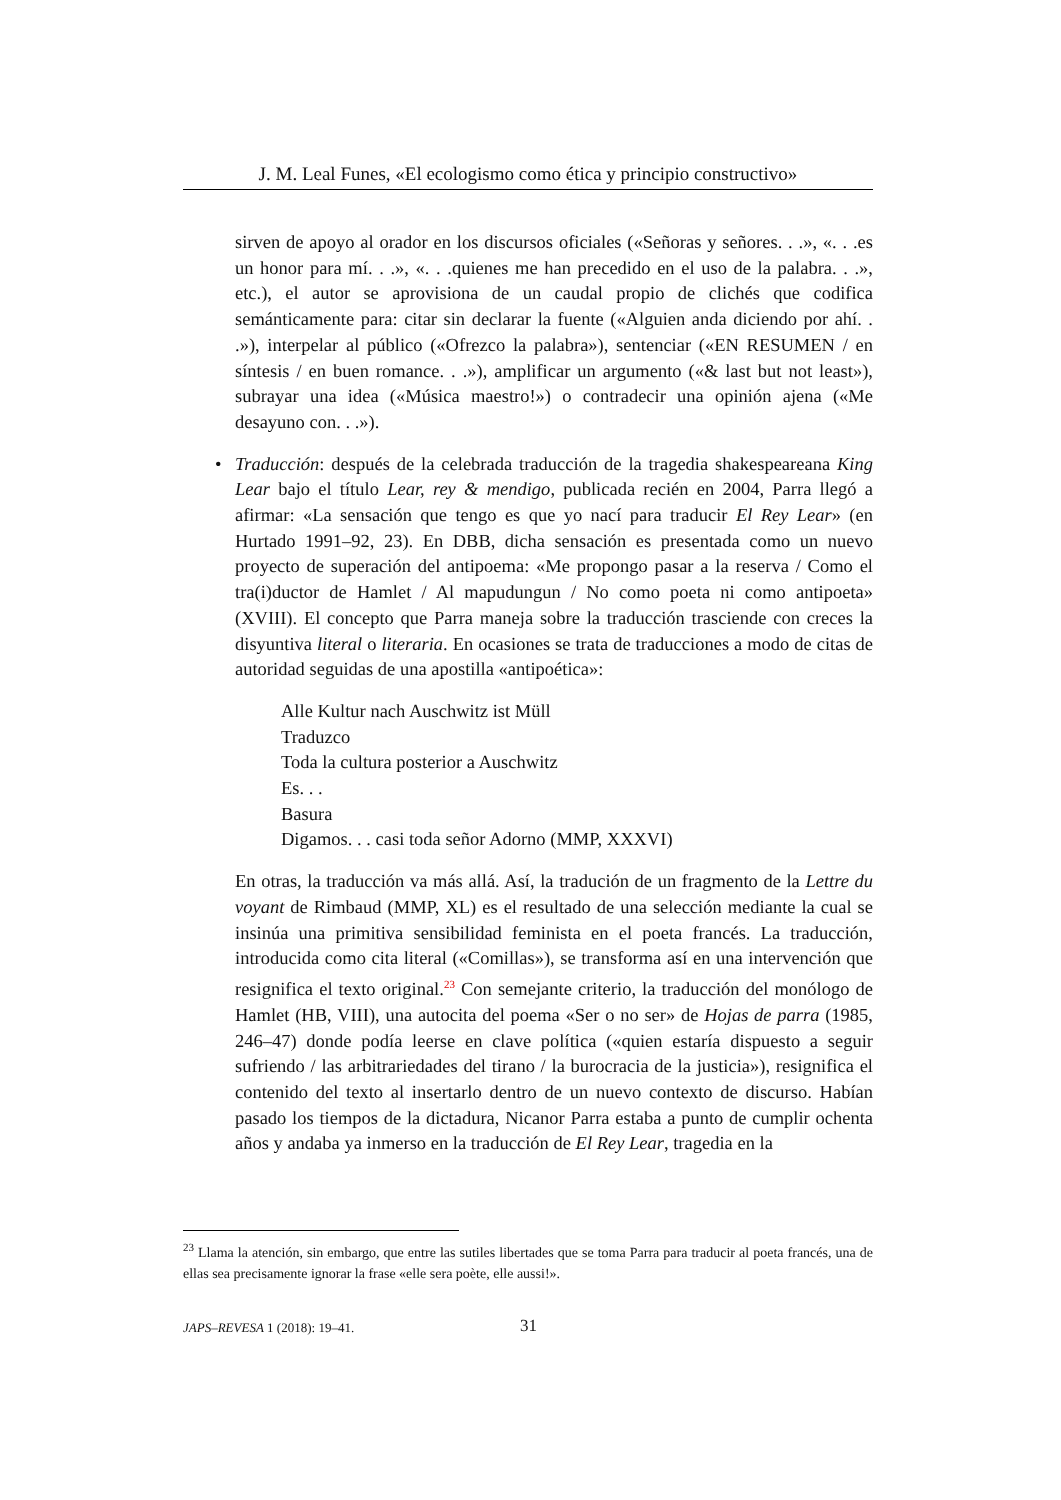J. M. Leal Funes, «El ecologismo como ética y principio constructivo»
sirven de apoyo al orador en los discursos oficiales («Señoras y señores. . .», «. . .es un honor para mí. . .», «. . .quienes me han precedido en el uso de la palabra. . .», etc.), el autor se aprovisiona de un caudal propio de clichés que codifica semánticamente para: citar sin declarar la fuente («Alguien anda diciendo por ahí. . .»), interpelar al público («Ofrezco la palabra»), sentenciar («EN RESUMEN / en síntesis / en buen romance. . .»), amplificar un argumento («& last but not least»), subrayar una idea («Música maestro!») o contradecir una opinión ajena («Me desayuno con. . .»).
• Traducción: después de la celebrada traducción de la tragedia shakespeareana King Lear bajo el título Lear, rey & mendigo, publicada recién en 2004, Parra llegó a afirmar: «La sensación que tengo es que yo nací para traducir El Rey Lear» (en Hurtado 1991–92, 23). En DBB, dicha sensación es presentada como un nuevo proyecto de superación del antipoema: «Me propongo pasar a la reserva / Como el tra(i)ductor de Hamlet / Al mapudungun / No como poeta ni como antipoeta» (XVIII). El concepto que Parra maneja sobre la traducción trasciende con creces la disyuntiva literal o literaria. En ocasiones se trata de traducciones a modo de citas de autoridad seguidas de una apostilla «antipoética»:
Alle Kultur nach Auschwitz ist Müll
Traduzco
Toda la cultura posterior a Auschwitz
Es. . .
Basura
Digamos. . . casi toda señor Adorno (MMP, XXXVI)
En otras, la traducción va más allá. Así, la tradución de un fragmento de la Lettre du voyant de Rimbaud (MMP, XL) es el resultado de una selección mediante la cual se insinúa una primitiva sensibilidad feminista en el poeta francés. La traducción, introducida como cita literal («Comillas»), se transforma así en una intervención que resignifica el texto original.<sup>23</sup> Con semejante criterio, la traducción del monólogo de Hamlet (HB, VIII), una autocita del poema «Ser o no ser» de Hojas de parra (1985, 246–47) donde podía leerse en clave política («quien estaría dispuesto a seguir sufriendo / las arbitrariedades del tirano / la burocracia de la justicia»), resignifica el contenido del texto al insertarlo dentro de un nuevo contexto de discurso. Habían pasado los tiempos de la dictadura, Nicanor Parra estaba a punto de cumplir ochenta años y andaba ya inmerso en la traducción de El Rey Lear, tragedia en la
<sup>23</sup> Llama la atención, sin embargo, que entre las sutiles libertades que se toma Parra para traducir al poeta francés, una de ellas sea precisamente ignorar la frase «elle sera poète, elle aussi!».
JAPS–REVESA 1 (2018): 19–41. 31